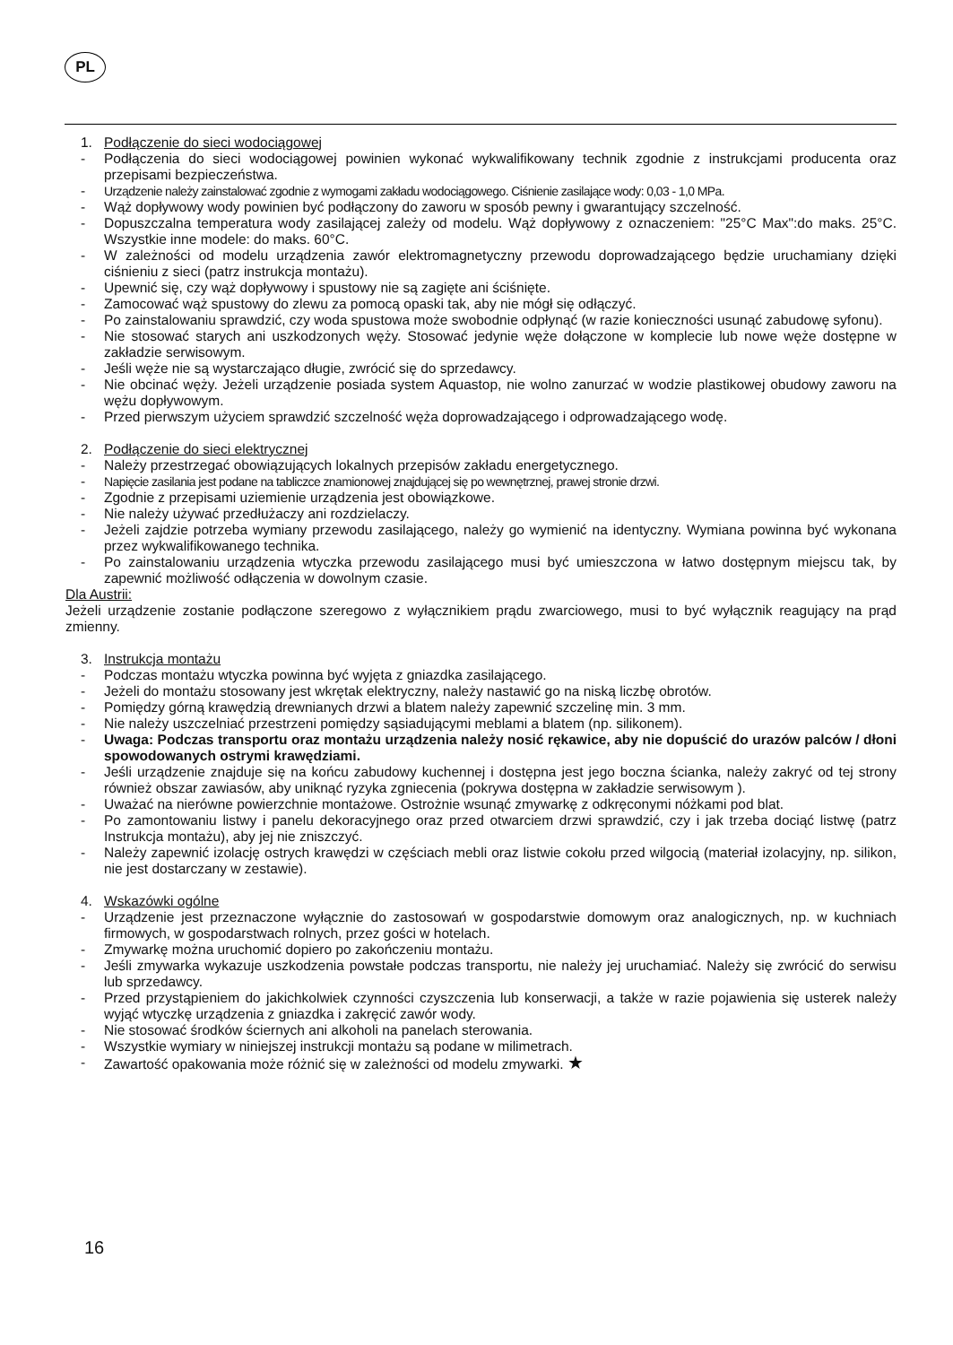PL
1. Podłączenie do sieci wodociągowej
- Podłączenia do sieci wodociągowej powinien wykonać wykwalifikowany technik zgodnie z instrukcjami producenta oraz przepisami bezpieczeństwa.
- Urządzenie należy zainstalować zgodnie z wymogami zakładu wodociągowego. Ciśnienie zasilające wody: 0,03 - 1,0 MPa.
- Wąż dopływowy wody powinien być podłączony do zaworu w sposób pewny i gwarantujący szczelność.
- Dopuszczalna temperatura wody zasilającej zależy od modelu. Wąż dopływowy z oznaczeniem: "25°C Max":do maks. 25°C. Wszystkie inne modele: do maks. 60°C.
- W zależności od modelu urządzenia zawór elektromagnetyczny przewodu doprowadzającego będzie uruchamiany dzięki ciśnieniu z sieci (patrz instrukcja montażu).
- Upewnić się, czy wąż dopływowy i spustowy nie są zagięte ani ściśnięte.
- Zamocować wąż spustowy do zlewu za pomocą opaski tak, aby nie mógł się odłączyć.
- Po zainstalowaniu sprawdzić, czy woda spustowa może swobodnie odpłynąć (w razie konieczności usunąć zabudowę syfonu).
- Nie stosować starych ani uszkodzonych węży. Stosować jedynie węże dołączone w komplecie lub nowe węże dostępne w zakładzie serwisowym.
- Jeśli węże nie są wystarczająco długie, zwrócić się do sprzedawcy.
- Nie obcinać węży. Jeżeli urządzenie posiada system Aquastop, nie wolno zanurzać w wodzie plastikowej obudowy zaworu na wężu dopływowym.
- Przed pierwszym użyciem sprawdzić szczelność węża doprowadzającego i odprowadzającego wodę.
2. Podłączenie do sieci elektrycznej
- Należy przestrzegać obowiązujących lokalnych przepisów zakładu energetycznego.
- Napięcie zasilania jest podane na tabliczce znamionowej znajdującej się po wewnętrznej, prawej stronie drzwi.
- Zgodnie z przepisami uziemienie urządzenia jest obowiązkowe.
- Nie należy używać przedłużaczy ani rozdzielaczy.
- Jeżeli zajdzie potrzeba wymiany przewodu zasilającego, należy go wymienić na identyczny. Wymiana powinna być wykonana przez wykwalifikowanego technika.
- Po zainstalowaniu urządzenia wtyczka przewodu zasilającego musi być umieszczona w łatwo dostępnym miejscu tak, by zapewnić możliwość odłączenia w dowolnym czasie.
Dla Austrii:
Jeżeli urządzenie zostanie podłączone szeregowo z wyłącznikiem prądu zwarciowego, musi to być wyłącznik reagujący na prąd zmienny.
3. Instrukcja montażu
- Podczas montażu wtyczka powinna być wyjęta z gniazdka zasilającego.
- Jeżeli do montażu stosowany jest wkrętak elektryczny, należy nastawić go na niską liczbę obrotów.
- Pomiędzy górną krawędzią drewnianych drzwi a blatem należy zapewnić szczelinę min. 3 mm.
- Nie należy uszczelniać przestrzeni pomiędzy sąsiadującymi meblami a blatem (np. silikonem).
- Uwaga: Podczas transportu oraz montażu urządzenia należy nosić rękawice, aby nie dopuścić do urazów palców / dłoni spowodowanych ostrymi krawędziami.
- Jeśli urządzenie znajduje się na końcu zabudowy kuchennej i dostępna jest jego boczna ścianka, należy zakryć od tej strony również obszar zawiasów, aby uniknąć ryzyka zgniecenia (pokrywa dostępna w zakładzie serwisowym ).
- Uważać na nierówne powierzchnie montażowe. Ostrożnie wsunąć zmywarkę z odkręconymi nóżkami pod blat.
- Po zamontowaniu listwy i panelu dekoracyjnego oraz przed otwarciem drzwi sprawdzić, czy i jak trzeba dociąć listwę (patrz Instrukcja montażu), aby jej nie zniszczyć.
- Należy zapewnić izolację ostrych krawędzi w częściach mebli oraz listwie cokołu przed wilgocią (materiał izolacyjny, np. silikon, nie jest dostarczany w zestawie).
4. Wskazówki ogólne
- Urządzenie jest przeznaczone wyłącznie do zastosowań w gospodarstwie domowym oraz analogicznych, np. w kuchniach firmowych, w gospodarstwach rolnych, przez gości w hotelach.
- Zmywarkę można uruchomić dopiero po zakończeniu montażu.
- Jeśli zmywarka wykazuje uszkodzenia powstałe podczas transportu, nie należy jej uruchamiać. Należy się zwrócić do serwisu lub sprzedawcy.
- Przed przystąpieniem do jakichkolwiek czynności czyszczenia lub konserwacji, a także w razie pojawienia się usterek należy wyjąć wtyczkę urządzenia z gniazdka i zakręcić zawór wody.
- Nie stosować środków ściernych ani alkoholi na panelach sterowania.
- Wszystkie wymiary w niniejszej instrukcji montażu są podane w milimetrach.
- Zawartość opakowania może różnić się w zależności od modelu zmywarki. ★
16